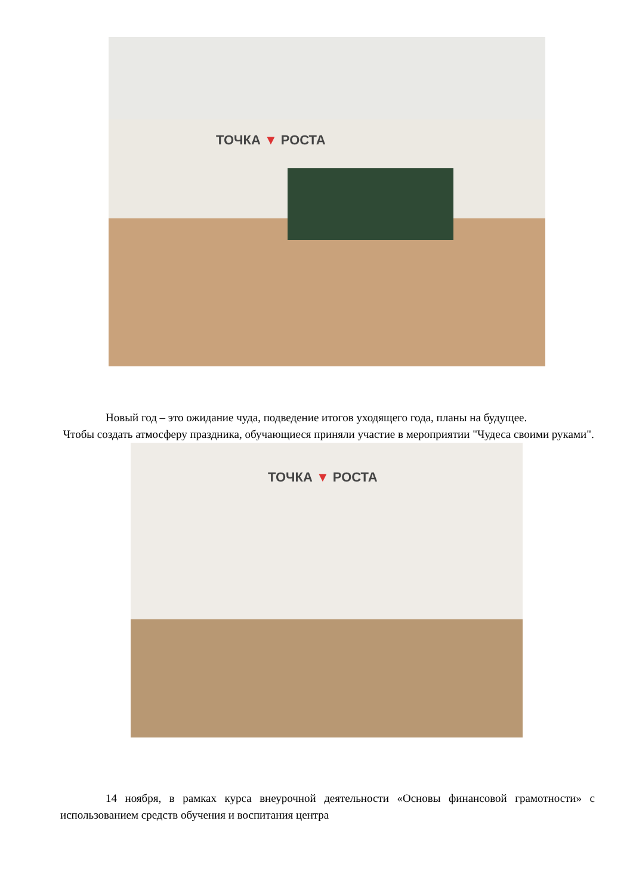ТОЧКА ▼ РОСТА
Новый год – это ожидание чуда, подведение итогов уходящего года, планы на будущее.
Чтобы создать атмосферу праздника, обучающиеся приняли участие в мероприятии "Чудеса своими руками".
ТОЧКА ▼ РОСТА
14 ноября, в рамках курса внеурочной деятельности «Основы финансовой грамотности» с использованием средств обучения и воспитания центра